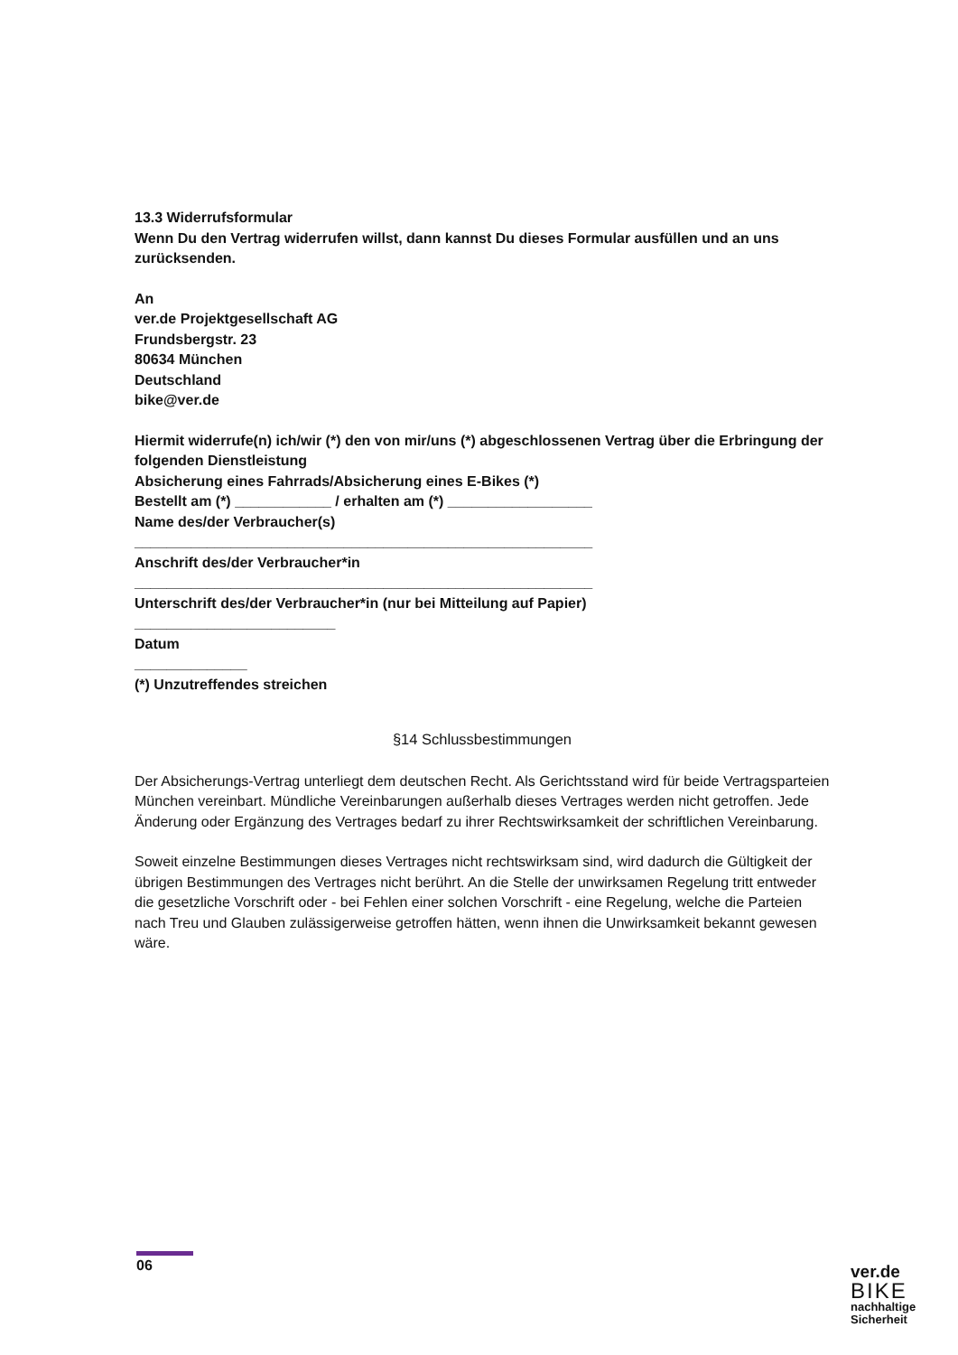13.3 Widerrufsformular
Wenn Du den Vertrag widerrufen willst, dann kannst Du dieses Formular ausfüllen und an uns zurücksenden.
An
ver.de Projektgesellschaft AG
Frundsbergstr. 23
80634 München
Deutschland
bike@ver.de
Hiermit widerrufe(n) ich/wir (*) den von mir/uns (*) abgeschlossenen Vertrag über die Erbringung der folgenden Dienstleistung
Absicherung eines Fahrrads/Absicherung eines E-Bikes (*)
Bestellt am (*) ____________ / erhalten am (*) __________________
Name des/der Verbraucher(s)
_________________________________________________________
Anschrift des/der Verbraucher*in
_________________________________________________________
Unterschrift des/der Verbraucher*in (nur bei Mitteilung auf Papier)
_________________________
Datum
______________
(*) Unzutreffendes streichen
§14 Schlussbestimmungen
Der Absicherungs-Vertrag unterliegt dem deutschen Recht. Als Gerichtsstand wird für beide Vertragsparteien München vereinbart. Mündliche Vereinbarungen außerhalb dieses Vertrages werden nicht getroffen. Jede Änderung oder Ergänzung des Vertrages bedarf zu ihrer Rechtswirksamkeit der schriftlichen Vereinbarung.
Soweit einzelne Bestimmungen dieses Vertrages nicht rechtswirksam sind, wird dadurch die Gültigkeit der übrigen Bestimmungen des Vertrages nicht berührt. An die Stelle der unwirksamen Regelung tritt entweder die gesetzliche Vorschrift oder - bei Fehlen einer solchen Vorschrift - eine Regelung, welche die Parteien nach Treu und Glauben zulässigerweise getroffen hätten, wenn ihnen die Unwirksamkeit bekannt gewesen wäre.
06
ver.de
BIKE
nachhaltige
Sicherheit